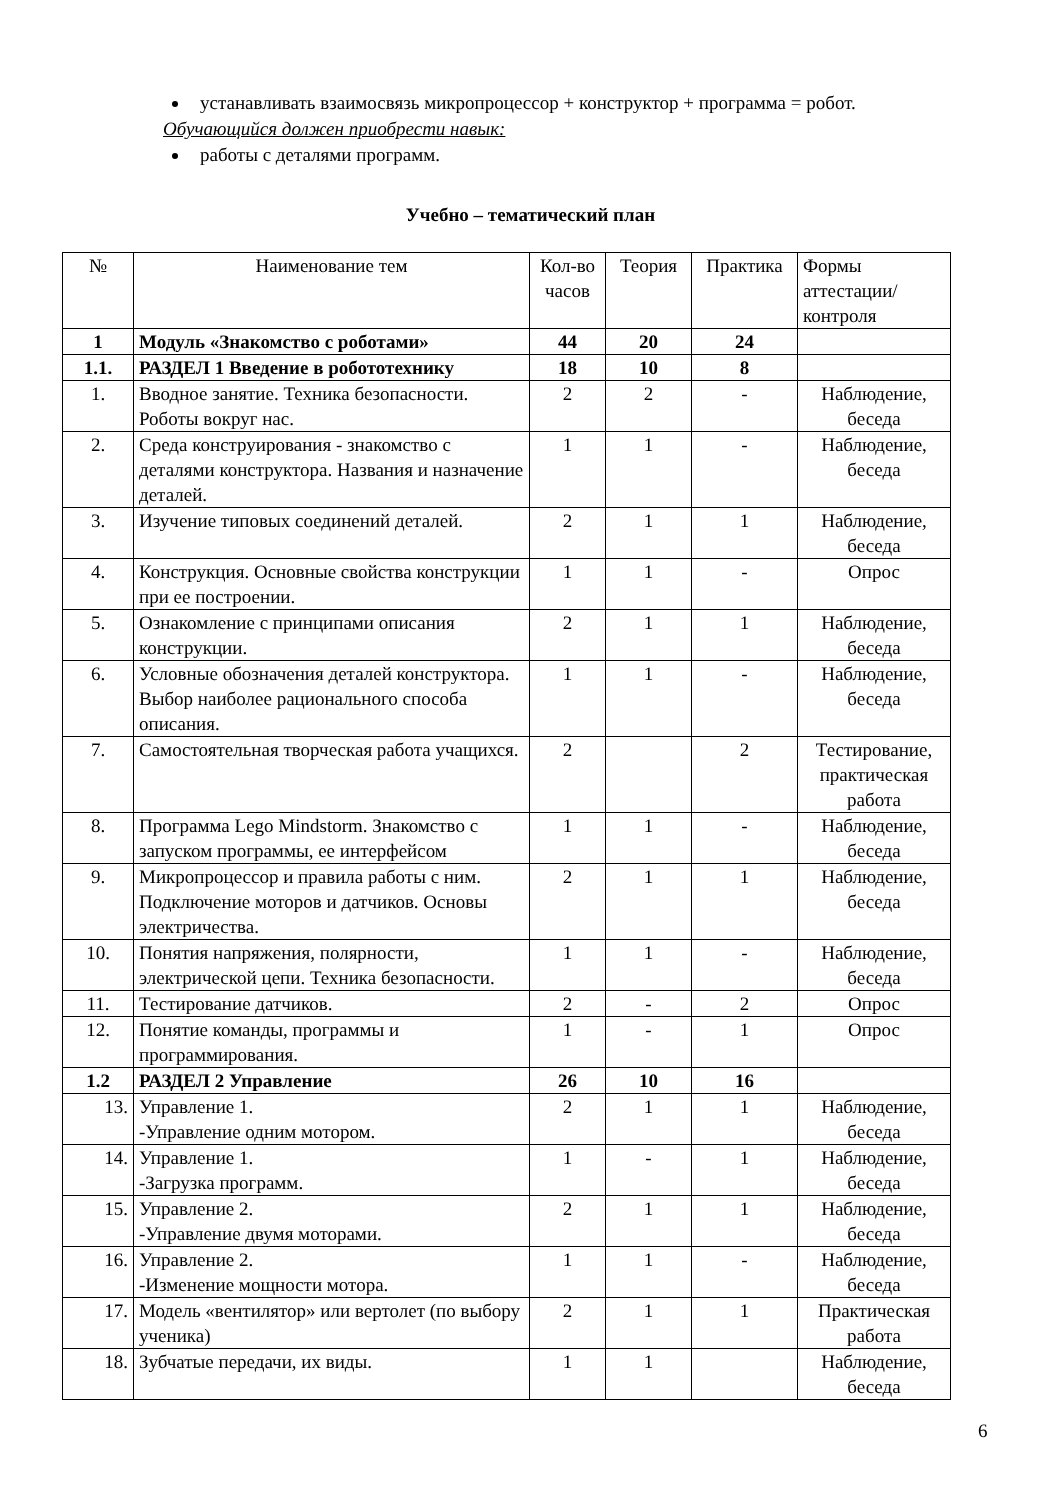устанавливать взаимосвязь микропроцессор + конструктор + программа = робот.
Обучающийся должен приобрести навык:
работы с деталями программ.
Учебно – тематический план
| № | Наименование тем | Кол-во часов | Теория | Практика | Формы аттестации/ контроля |
| --- | --- | --- | --- | --- | --- |
| 1 | Модуль «Знакомство с роботами» | 44 | 20 | 24 | |
| 1.1. | РАЗДЕЛ 1 Введение в робототехнику | 18 | 10 | 8 | |
| 1. | Вводное занятие. Техника безопасности. Роботы вокруг нас. | 2 | 2 | - | Наблюдение, беседа |
| 2. | Среда конструирования - знакомство с деталями конструктора. Названия и назначение деталей. | 1 | 1 | - | Наблюдение, беседа |
| 3. | Изучение типовых соединений деталей. | 2 | 1 | 1 | Наблюдение, беседа |
| 4. | Конструкция. Основные свойства конструкции при ее построении. | 1 | 1 | - | Опрос |
| 5. | Ознакомление с принципами описания конструкции. | 2 | 1 | 1 | Наблюдение, беседа |
| 6. | Условные обозначения деталей конструктора. Выбор наиболее рационального способа описания. | 1 | 1 | - | Наблюдение, беседа |
| 7. | Самостоятельная творческая работа учащихся. | 2 | | 2 | Тестирование, практическая работа |
| 8. | Программа Lego Mindstorm. Знакомство с запуском программы, ее интерфейсом | 1 | 1 | - | Наблюдение, беседа |
| 9. | Микропроцессор и правила работы с ним. Подключение моторов и датчиков. Основы электричества. | 2 | 1 | 1 | Наблюдение, беседа |
| 10. | Понятия напряжения, полярности, электрической цепи. Техника безопасности. | 1 | 1 | - | Наблюдение, беседа |
| 11. | Тестирование датчиков. | 2 | - | 2 | Опрос |
| 12. | Понятие команды, программы и программирования. | 1 | - | 1 | Опрос |
| 1.2 | РАЗДЕЛ 2 Управление | 26 | 10 | 16 | |
| 13. | Управление 1. -Управление одним мотором. | 2 | 1 | 1 | Наблюдение, беседа |
| 14. | Управление 1. -Загрузка программ. | 1 | - | 1 | Наблюдение, беседа |
| 15. | Управление 2. -Управление двумя моторами. | 2 | 1 | 1 | Наблюдение, беседа |
| 16. | Управление 2. -Изменение мощности мотора. | 1 | 1 | - | Наблюдение, беседа |
| 17. | Модель «вентилятор» или вертолет (по выбору ученика) | 2 | 1 | 1 | Практическая работа |
| 18. | Зубчатые передачи, их виды. | 1 | 1 | | Наблюдение, беседа |
6